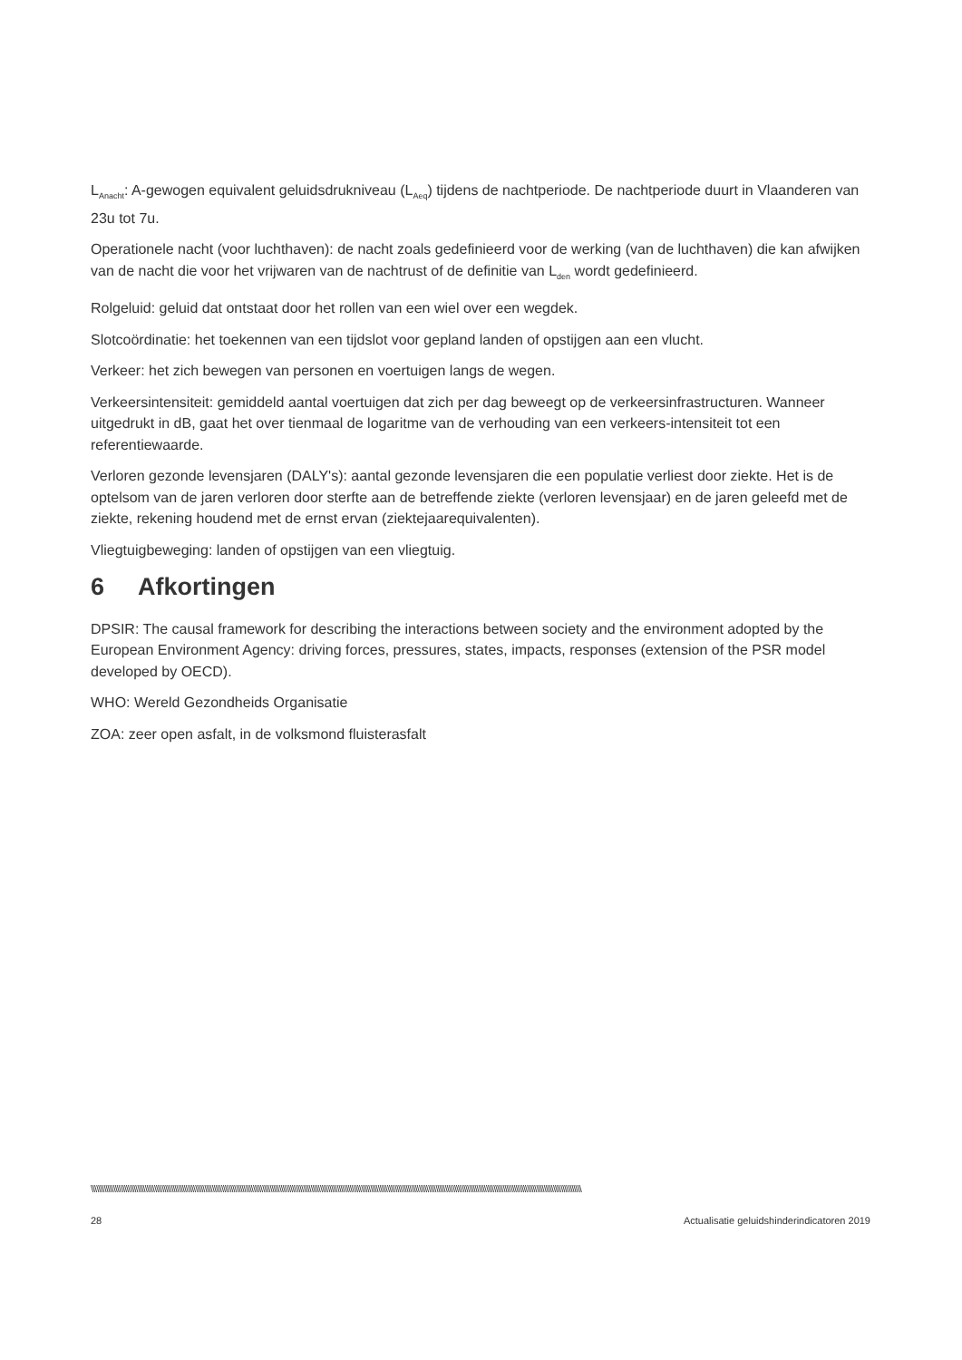L<sub>Anacht</sub>: A-gewogen equivalent geluidsdrukniveau (L<sub>Aeq</sub>) tijdens de nachtperiode. De nachtperiode duurt in Vlaanderen van 23u tot 7u.
Operationele nacht (voor luchthaven): de nacht zoals gedefinieerd voor de werking (van de luchthaven) die kan afwijken van de nacht die voor het vrijwaren van de nachtrust of de definitie van L<sub>den</sub> wordt gedefinieerd.
Rolgeluid: geluid dat ontstaat door het rollen van een wiel over een wegdek.
Slotcoördinatie: het toekennen van een tijdslot voor gepland landen of opstijgen aan een vlucht.
Verkeer: het zich bewegen van personen en voertuigen langs de wegen.
Verkeersintensiteit: gemiddeld aantal voertuigen dat zich per dag beweegt op de verkeersinfrastructuren. Wanneer uitgedrukt in dB, gaat het over tienmaal de logaritme van de verhouding van een verkeers-intensiteit tot een referentiewaarde.
Verloren gezonde levensjaren (DALY's): aantal gezonde levensjaren die een populatie verliest door ziekte. Het is de optelsom van de jaren verloren door sterfte aan de betreffende ziekte (verloren levensjaar) en de jaren geleefd met de ziekte, rekening houdend met de ernst ervan (ziektejaarequivalenten).
Vliegtuigbeweging: landen of opstijgen van een vliegtuig.
6 Afkortingen
DPSIR: The causal framework for describing the interactions between society and the environment adopted by the European Environment Agency: driving forces, pressures, states, impacts, responses (extension of the PSR model developed by OECD).
WHO: Wereld Gezondheids Organisatie
ZOA: zeer open asfalt, in de volksmond fluisterasfalt
\\\\\\\\\\\\\\\\\\\\\\\\\\\\\\\\\\\\\\\\\\\\\\\\\\\\\\\\\\\\\\\\\\\\\\\\\\\\\\\\\\\\\\\\\\\\\\\\\\\\\\\\\\\\\\\\\\\\\\\\\\\\\\\\\\\\\\\\\\\\\\\\\\\\\\\\\\\\\\\\\\\\\\\\\\\\\\\\\\\\\\\\\\\\\\\\\\\\\\\\\\\\\\\\\\\\\\\\\\\\\\\\\\\\\\\\\\\\\\\\\\\\\\\\\\\\\\\\\\\\\\\
28 Actualisatie geluidshinderindicatoren 2019